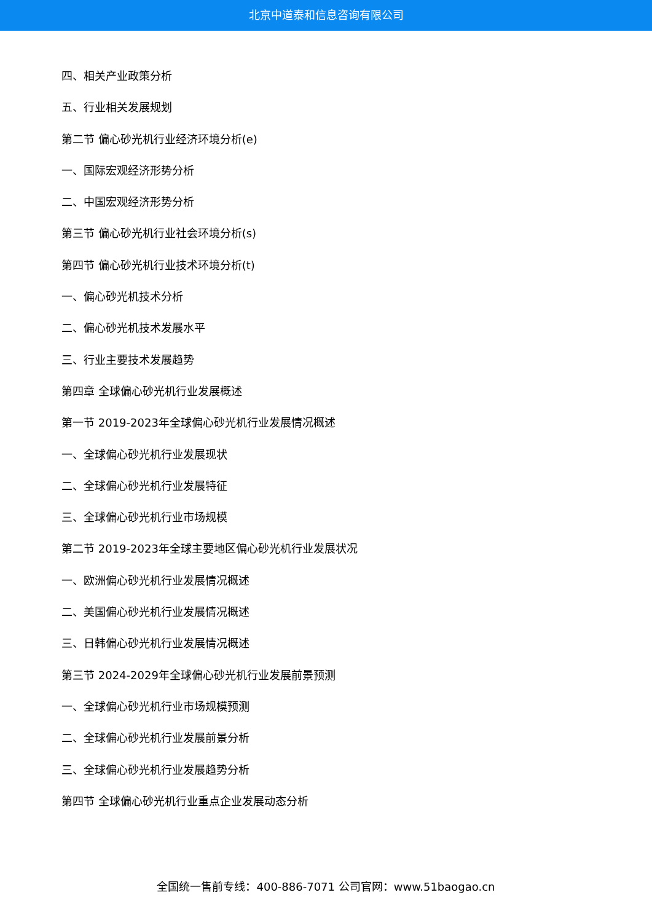北京中道泰和信息咨询有限公司
四、相关产业政策分析
五、行业相关发展规划
第二节 偏心砂光机行业经济环境分析(e)
一、国际宏观经济形势分析
二、中国宏观经济形势分析
第三节 偏心砂光机行业社会环境分析(s)
第四节 偏心砂光机行业技术环境分析(t)
一、偏心砂光机技术分析
二、偏心砂光机技术发展水平
三、行业主要技术发展趋势
第四章 全球偏心砂光机行业发展概述
第一节 2019-2023年全球偏心砂光机行业发展情况概述
一、全球偏心砂光机行业发展现状
二、全球偏心砂光机行业发展特征
三、全球偏心砂光机行业市场规模
第二节 2019-2023年全球主要地区偏心砂光机行业发展状况
一、欧洲偏心砂光机行业发展情况概述
二、美国偏心砂光机行业发展情况概述
三、日韩偏心砂光机行业发展情况概述
第三节 2024-2029年全球偏心砂光机行业发展前景预测
一、全球偏心砂光机行业市场规模预测
二、全球偏心砂光机行业发展前景分析
三、全球偏心砂光机行业发展趋势分析
第四节 全球偏心砂光机行业重点企业发展动态分析
全国统一售前专线：400-886-7071 公司官网：www.51baogao.cn